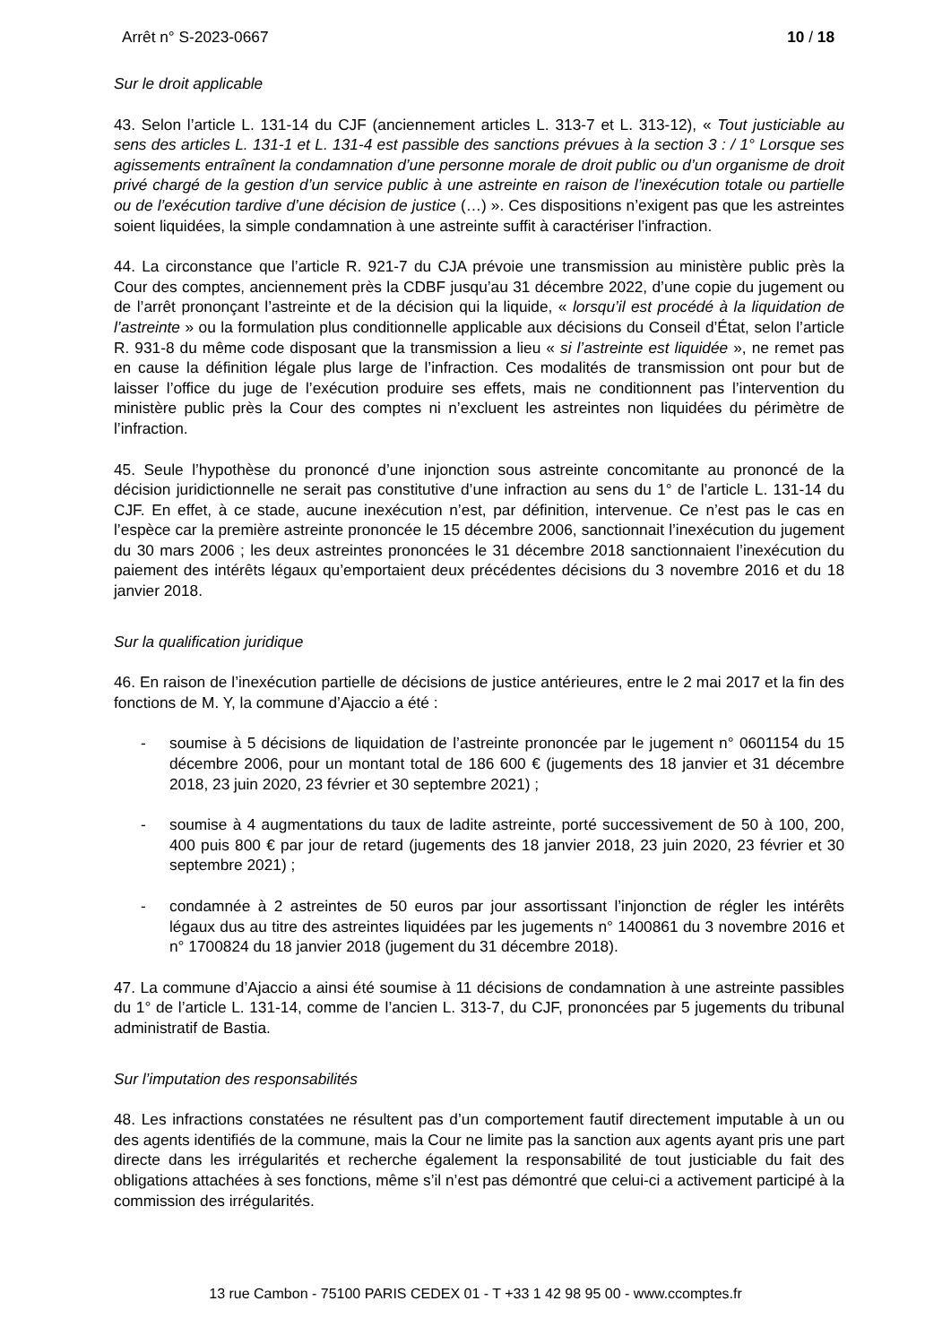Arrêt n° S-2023-0667 10 / 18
Sur le droit applicable
43. Selon l’article L. 131-14 du CJF (anciennement articles L. 313-7 et L. 313-12), « Tout justiciable au sens des articles L. 131-1 et L. 131-4 est passible des sanctions prévues à la section 3 : / 1° Lorsque ses agissements entraînent la condamnation d’une personne morale de droit public ou d’un organisme de droit privé chargé de la gestion d’un service public à une astreinte en raison de l’inexécution totale ou partielle ou de l’exécution tardive d’une décision de justice (…) ». Ces dispositions n’exigent pas que les astreintes soient liquidées, la simple condamnation à une astreinte suffit à caractériser l’infraction.
44. La circonstance que l’article R. 921-7 du CJA prévoie une transmission au ministère public près la Cour des comptes, anciennement près la CDBF jusqu’au 31 décembre 2022, d’une copie du jugement ou de l’arrêt prononçant l’astreinte et de la décision qui la liquide, « lorsqu’il est procédé à la liquidation de l’astreinte » ou la formulation plus conditionnelle applicable aux décisions du Conseil d’État, selon l’article R. 931-8 du même code disposant que la transmission a lieu « si l’astreinte est liquidée », ne remet pas en cause la définition légale plus large de l’infraction. Ces modalités de transmission ont pour but de laisser l’office du juge de l’exécution produire ses effets, mais ne conditionnent pas l’intervention du ministère public près la Cour des comptes ni n’excluent les astreintes non liquidées du périmètre de l’infraction.
45. Seule l’hypothèse du prononcé d’une injonction sous astreinte concomitante au prononcé de la décision juridictionnelle ne serait pas constitutive d’une infraction au sens du 1° de l’article L. 131-14 du CJF. En effet, à ce stade, aucune inexécution n’est, par définition, intervenue. Ce n’est pas le cas en l’espèce car la première astreinte prononcée le 15 décembre 2006, sanctionnait l’inexécution du jugement du 30 mars 2006 ; les deux astreintes prononcées le 31 décembre 2018 sanctionnaient l’inexécution du paiement des intérêts légaux qu’emportaient deux précédentes décisions du 3 novembre 2016 et du 18 janvier 2018.
Sur la qualification juridique
46. En raison de l’inexécution partielle de décisions de justice antérieures, entre le 2 mai 2017 et la fin des fonctions de M. Y, la commune d’Ajaccio a été :
- soumise à 5 décisions de liquidation de l’astreinte prononcée par le jugement n° 0601154 du 15 décembre 2006, pour un montant total de 186 600 € (jugements des 18 janvier et 31 décembre 2018, 23 juin 2020, 23 février et 30 septembre 2021) ;
- soumise à 4 augmentations du taux de ladite astreinte, porté successivement de 50 à 100, 200, 400 puis 800 € par jour de retard (jugements des 18 janvier 2018, 23 juin 2020, 23 février et 30 septembre 2021) ;
- condamnée à 2 astreintes de 50 euros par jour assortissant l’injonction de régler les intérêts légaux dus au titre des astreintes liquidées par les jugements n° 1400861 du 3 novembre 2016 et n° 1700824 du 18 janvier 2018 (jugement du 31 décembre 2018).
47. La commune d’Ajaccio a ainsi été soumise à 11 décisions de condamnation à une astreinte passibles du 1° de l’article L. 131-14, comme de l’ancien L. 313-7, du CJF, prononcées par 5 jugements du tribunal administratif de Bastia.
Sur l’imputation des responsabilités
48. Les infractions constatées ne résultent pas d’un comportement fautif directement imputable à un ou des agents identifiés de la commune, mais la Cour ne limite pas la sanction aux agents ayant pris une part directe dans les irrégularités et recherche également la responsabilité de tout justiciable du fait des obligations attachées à ses fonctions, même s’il n’est pas démontré que celui-ci a activement participé à la commission des irrégularités.
13 rue Cambon - 75100 PARIS CEDEX 01 - T +33 1 42 98 95 00 - www.ccomptes.fr